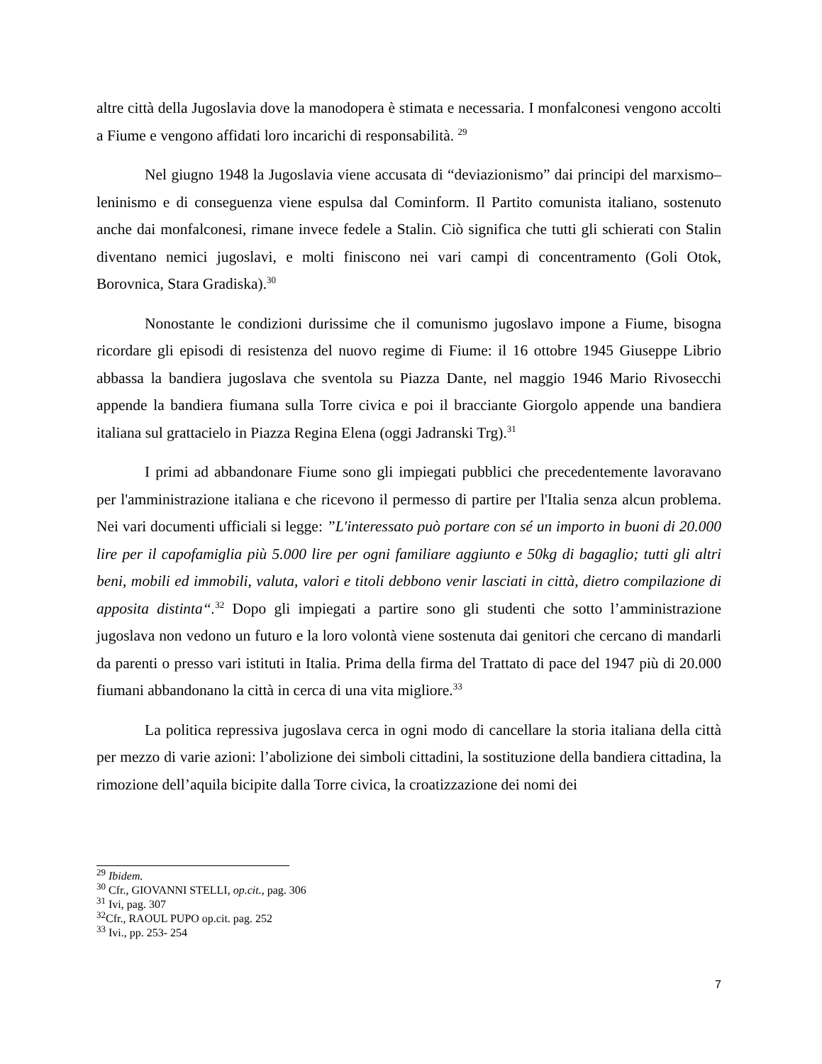altre città della Jugoslavia dove la manodopera è stimata e necessaria. I monfalconesi vengono accolti a Fiume e vengono affidati loro incarichi di responsabilità. <sup>29</sup>
Nel giugno 1948 la Jugoslavia viene accusata di “deviazionismo” dai principi del marxismo–leninismo e di conseguenza viene espulsa dal Cominform. Il Partito comunista italiano, sostenuto anche dai monfalconesi, rimane invece fedele a Stalin. Ciò significa che tutti gli schierati con Stalin diventano nemici jugoslavi, e molti finiscono nei vari campi di concentramento (Goli Otok, Borovnica, Stara Gradiska).<sup>30</sup>
Nonostante le condizioni durissime che il comunismo jugoslavo impone a Fiume, bisogna ricordare gli episodi di resistenza del nuovo regime di Fiume: il 16 ottobre 1945 Giuseppe Librio abbassa la bandiera jugoslava che sventola su Piazza Dante, nel maggio 1946 Mario Rivosecchi appende la bandiera fiumana sulla Torre civica e poi il bracciante Giorgolo appende una bandiera italiana sul grattacielo in Piazza Regina Elena (oggi Jadranski Trg).<sup>31</sup>
I primi ad abbandonare Fiume sono gli impiegati pubblici che precedentemente lavoravano per l'amministrazione italiana e che ricevono il permesso di partire per l'Italia senza alcun problema. Nei vari documenti ufficiali si legge: ”L'interessato può portare con sé un importo in buoni di 20.000 lire per il capofamiglia più 5.000 lire per ogni familiare aggiunto e 50kg di bagaglio; tutti gli altri beni, mobili ed immobili, valuta, valori e titoli debbono venir lasciati in città, dietro compilazione di apposita distinta“.<sup>32</sup> Dopo gli impiegati a partire sono gli studenti che sotto l’amministrazione jugoslava non vedono un futuro e la loro volontà viene sostenuta dai genitori che cercano di mandarli da parenti o presso vari istituti in Italia. Prima della firma del Trattato di pace del 1947 più di 20.000 fiumani abbandonano la città in cerca di una vita migliore.<sup>33</sup>
La politica repressiva jugoslava cerca in ogni modo di cancellare la storia italiana della città per mezzo di varie azioni: l’abolizione dei simboli cittadini, la sostituzione della bandiera cittadina, la rimozione dell’aquila bicipite dalla Torre civica, la croatizzazione dei nomi dei
<sup>29</sup> Ibidem.
<sup>30</sup> Cfr., GIOVANNI STELLI, op.cit., pag. 306
<sup>31</sup> Ivi, pag. 307
<sup>32</sup> Cfr., RAOUL PUPO op.cit. pag. 252
<sup>33</sup> Ivi., pp. 253- 254
7